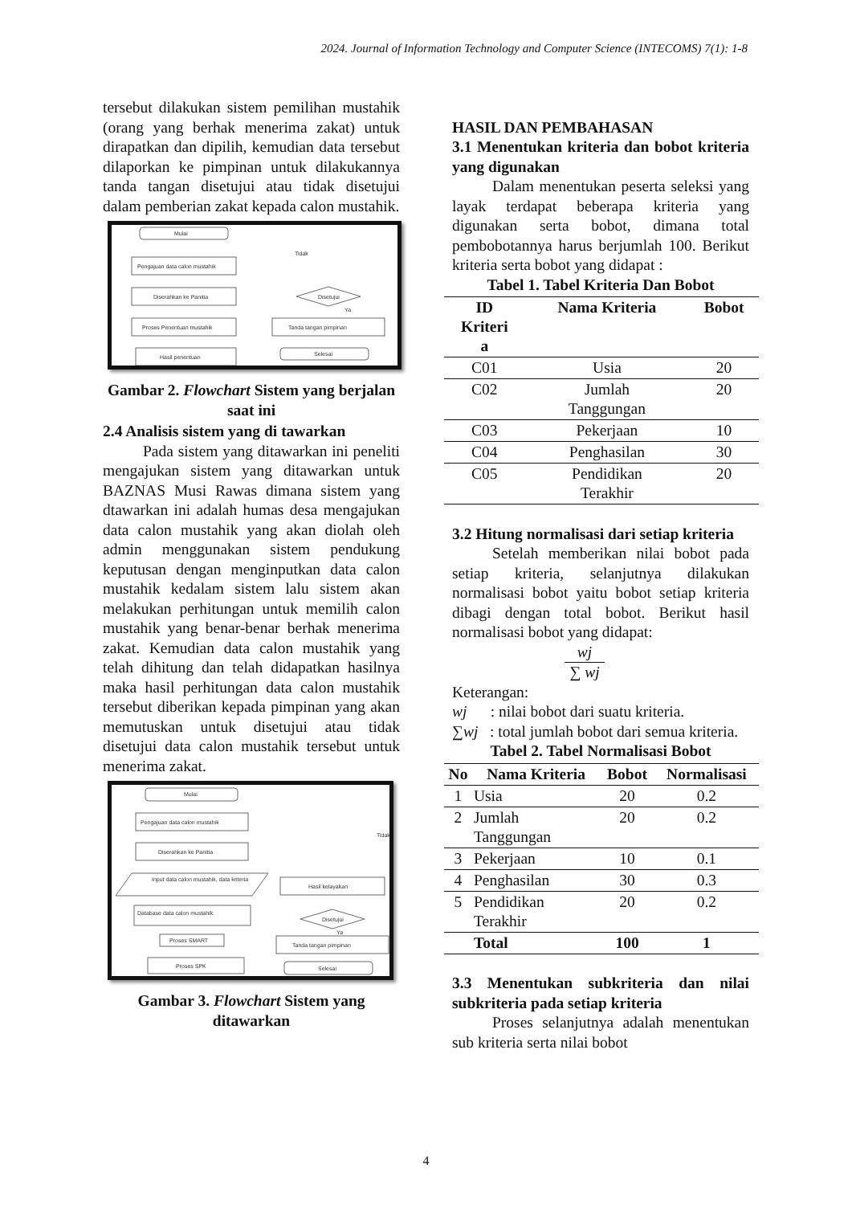2024. Journal of Information Technology and Computer Science (INTECOMS) 7(1): 1-8
tersebut dilakukan sistem pemilihan mustahik (orang yang berhak menerima zakat) untuk dirapatkan dan dipilih, kemudian data tersebut dilaporkan ke pimpinan untuk dilakukannya tanda tangan disetujui atau tidak disetujui dalam pemberian zakat kepada calon mustahik.
Mulai
Pengajuan data calon mustahik
Diserahkan ke Panitia
Proses Penentuan mustahik
Hasil penentuan
Disetujui
Tanda tangan pimpinan
Selesai
Tidak
Ya
Gambar 2. Flowchart Sistem yang berjalan saat ini
2.4 Analisis sistem yang di tawarkan
Pada sistem yang ditawarkan ini peneliti mengajukan sistem yang ditawarkan untuk BAZNAS Musi Rawas dimana sistem yang dtawarkan ini adalah humas desa mengajukan data calon mustahik yang akan diolah oleh admin menggunakan sistem pendukung keputusan dengan menginputkan data calon mustahik kedalam sistem lalu sistem akan melakukan perhitungan untuk memilih calon mustahik yang benar-benar berhak menerima zakat. Kemudian data calon mustahik yang telah dihitung dan telah didapatkan hasilnya maka hasil perhitungan data calon mustahik tersebut diberikan kepada pimpinan yang akan memutuskan untuk disetujui atau tidak disetujui data calon mustahik tersebut untuk menerima zakat.
Mulai
Pengajuan data calon mustahik
Diserahkan ke Panitia
Input data calon mustahik, data kriteria
Database data calon mustahik
Proses SMART
Proses SPK
Hasil kelayakan
Disetujui
Tanda tangan pimpinan
Selesai
Tidak
Ya
Gambar 3. Flowchart Sistem yang ditawarkan
HASIL DAN PEMBAHASAN
3.1 Menentukan kriteria dan bobot kriteria yang digunakan
Dalam menentukan peserta seleksi yang layak terdapat beberapa kriteria yang digunakan serta bobot, dimana total pembobotannya harus berjumlah 100. Berikut kriteria serta bobot yang didapat :
Tabel 1. Tabel Kriteria Dan Bobot
| ID Kriteri a | Nama Kriteria | Bobot |
| --- | --- | --- |
| C01 | Usia | 20 |
| C02 | Jumlah Tanggungan | 20 |
| C03 | Pekerjaan | 10 |
| C04 | Penghasilan | 30 |
| C05 | Pendidikan Terakhir | 20 |
3.2 Hitung normalisasi dari setiap kriteria
Setelah memberikan nilai bobot pada setiap kriteria, selanjutnya dilakukan normalisasi bobot yaitu bobot setiap kriteria dibagi dengan total bobot. Berikut hasil normalisasi bobot yang didapat:
wj
∑ wj
Keterangan:
wj : nilai bobot dari suatu kriteria.
∑wj : total jumlah bobot dari semua kriteria.
Tabel 2. Tabel Normalisasi Bobot
| No | Nama Kriteria | Bobot | Normalisasi |
| --- | --- | --- | --- |
| 1 | Usia | 20 | 0.2 |
| 2 | Jumlah Tanggungan | 20 | 0.2 |
| 3 | Pekerjaan | 10 | 0.1 |
| 4 | Penghasilan | 30 | 0.3 |
| 5 | Pendidikan Terakhir | 20 | 0.2 |
| | Total | 100 | 1 |
3.3 Menentukan subkriteria dan nilai subkriteria pada setiap kriteria
Proses selanjutnya adalah menentukan sub kriteria serta nilai bobot
4